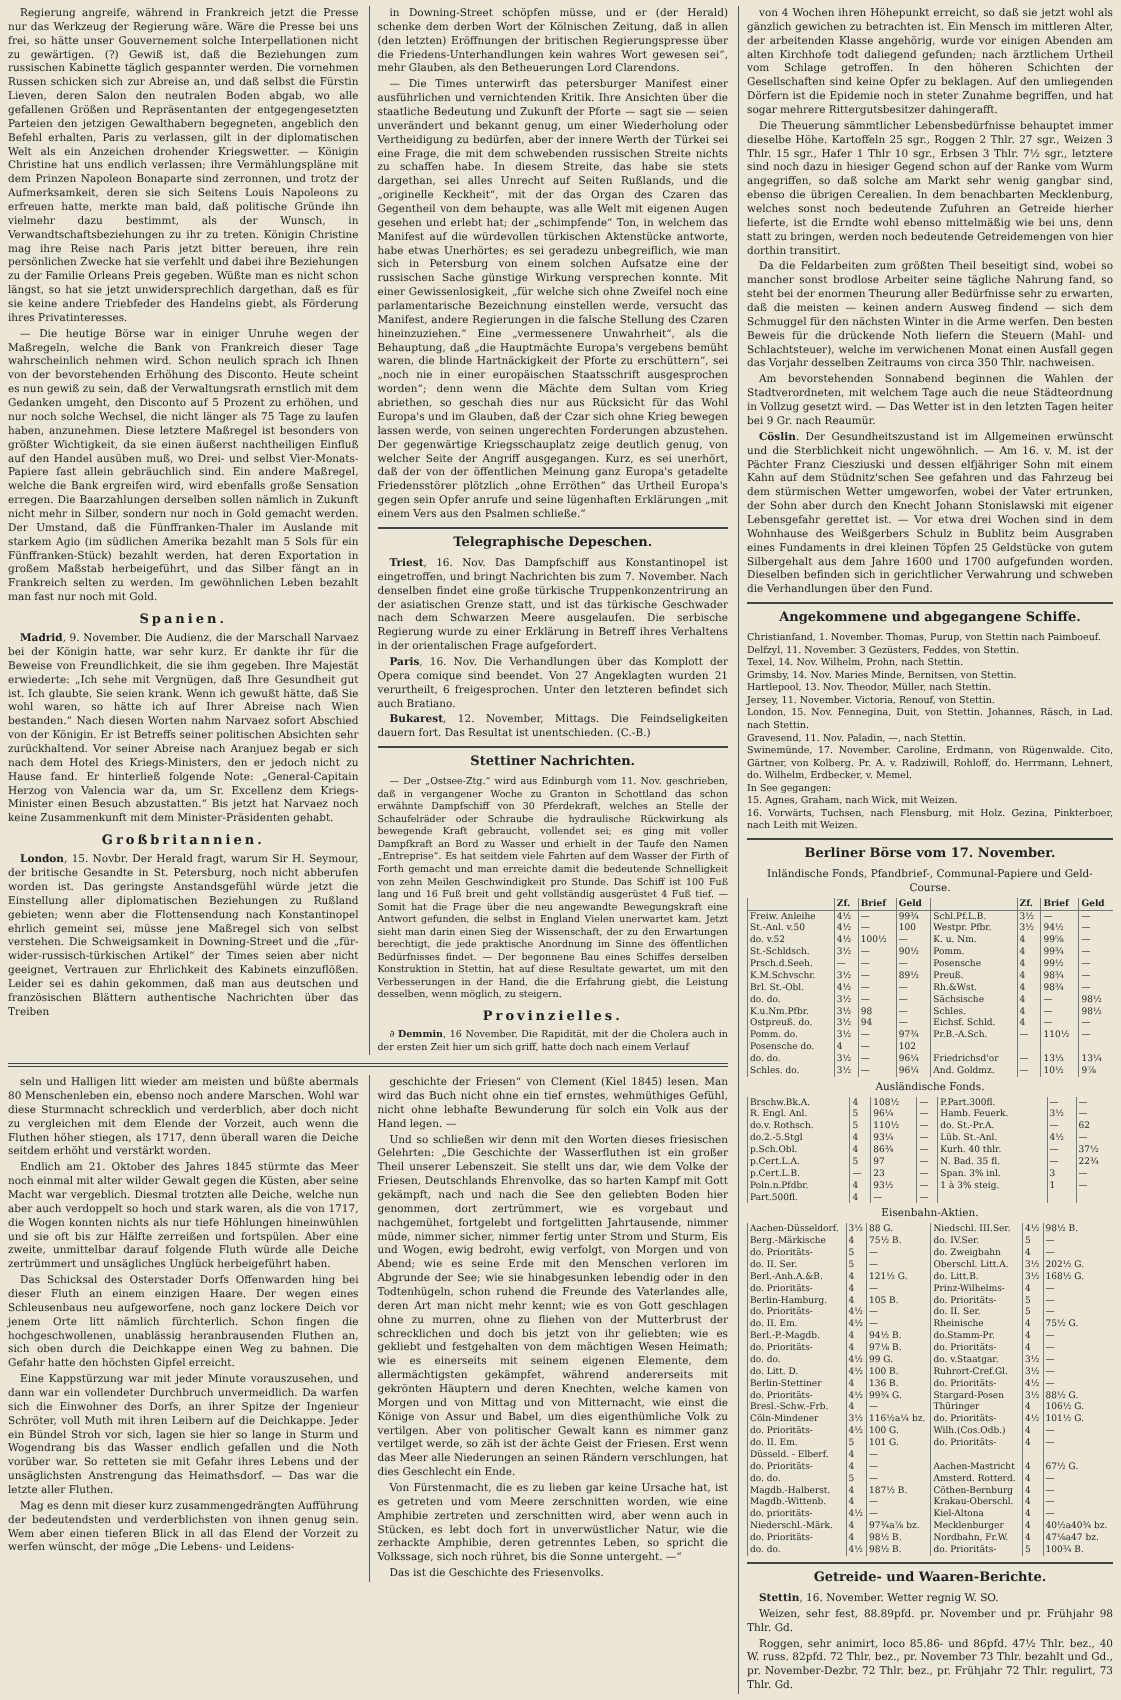Regierung angreife, während in Frankreich jetzt die Presse nur das Werkzeug der Regierung wäre. Wäre die Presse bei uns frei, so hätte unser Gouvernement solche Interpellationen nicht zu gewärtigen. (?) Gewiß ist, daß die Beziehungen zum russischen Kabinette täglich gespannter werden. Die vornehmen Russen schicken sich zur Abreise an, und daß selbst die Fürstin Lieven, deren Salon den neutralen Boden abgab, wo alle gefallenen Größen und Repräsentanten der entgegengesetzten Parteien den jetzigen Gewalthabern begegneten, angeblich den Befehl erhalten, Paris zu verlassen, gilt in der diplomatischen Welt als ein Anzeichen drohender Kriegswetter. — Königin Christine hat uns endlich verlassen; ihre Vermählungspläne mit dem Prinzen Napoleon Bonaparte sind zerronnen, und trotz der Aufmerksamkeit, deren sie sich Seitens Louis Napoleons zu erfreuen hatte, merkte man bald, daß politische Gründe ihn vielmehr dazu bestimmt, als der Wunsch, in Verwandtschaftsbeziehungen zu ihr zu treten. Königin Christine mag ihre Reise nach Paris jetzt bitter bereuen, ihre rein persönlichen Zwecke hat sie verfehlt und dabei ihre Beziehungen zu der Familie Orleans Preis gegeben. Wüßte man es nicht schon längst, so hat sie jetzt unwidersprechlich dargethan, daß es für sie keine andere Triebfeder des Handelns giebt, als Förderung ihres Privatinteresses.
— Die heutige Börse war in einiger Unruhe wegen der Maßregeln, welche die Bank von Frankreich dieser Tage wahrscheinlich nehmen wird. Schon neulich sprach ich Ihnen von der bevorstehenden Erhöhung des Disconto. Heute scheint es nun gewiß zu sein, daß der Verwaltungsrath ernstlich mit dem Gedanken umgeht, den Disconto auf 5 Prozent zu erhöhen, und nur noch solche Wechsel, die nicht länger als 75 Tage zu laufen haben, anzunehmen. Diese letztere Maßregel ist besonders von größter Wichtigkeit, da sie einen äußerst nachtheiligen Einfluß auf den Handel ausüben muß, wo Drei- und selbst Vier-Monats-Papiere fast allein gebräuchlich sind. Ein andere Maßregel, welche die Bank ergreifen wird, wird ebenfalls große Sensation erregen. Die Baarzahlungen derselben sollen nämlich in Zukunft nicht mehr in Silber, sondern nur noch in Gold gemacht werden. Der Umstand, daß die Fünffranken-Thaler im Auslande mit starkem Agio (im südlichen Amerika bezahlt man 5 Sols für ein Fünffranken-Stück) bezahlt werden, hat deren Exportation in großem Maßstab herbeigeführt, und das Silber fängt an in Frankreich selten zu werden. Im gewöhnlichen Leben bezahlt man fast nur noch mit Gold.
Spanien.
Madrid, 9. November. Die Audienz, die der Marschall Narvaez bei der Königin hatte, war sehr kurz. Er dankte ihr für die Beweise von Freundlichkeit, die sie ihm gegeben. Ihre Majestät erwiederte: „Ich sehe mit Vergnügen, daß Ihre Gesundheit gut ist. Ich glaubte, Sie seien krank. Wenn ich gewußt hätte, daß Sie wohl waren, so hätte ich auf Ihrer Abreise nach Wien bestanden.“ Nach diesen Worten nahm Narvaez sofort Abschied von der Königin. Er ist Betreffs seiner politischen Absichten sehr zurückhaltend. Vor seiner Abreise nach Aranjuez begab er sich nach dem Hotel des Kriegs-Ministers, den er jedoch nicht zu Hause fand. Er hinterließ folgende Note: „General-Capitain Herzog von Valencia war da, um Sr. Excellenz dem Kriegs-Minister einen Besuch abzustatten.“ Bis jetzt hat Narvaez noch keine Zusammenkunft mit dem Minister-Präsidenten gehabt.
Großbritannien.
London, 15. Novbr. Der Herald fragt, warum Sir H. Seymour, der britische Gesandte in St. Petersburg, noch nicht abberufen worden ist. Das geringste Anstandsgefühl würde jetzt die Einstellung aller diplomatischen Beziehungen zu Rußland gebieten; wenn aber die Flottensendung nach Konstantinopel ehrlich gemeint sei, müsse jene Maßregel sich von selbst verstehen. Die Schweigsamkeit in Downing-Street und die „für-wider-russisch-türkischen Artikel“ der Times seien aber nicht geeignet, Vertrauen zur Ehrlichkeit des Kabinets einzuflößen. Leider sei es dahin gekommen, daß man aus deutschen und französischen Blättern authentische Nachrichten über das Treiben
in Downing-Street schöpfen müsse, und er (der Herald) schenke dem derben Wort der Kölnischen Zeitung, daß in allen (den letzten) Eröffnungen der britischen Regierungspresse über die Friedens-Unterhandlungen kein wahres Wort gewesen sei“, mehr Glauben, als den Betheuerungen Lord Clarendons.
— Die Times unterwirft das petersburger Manifest einer ausführlichen und vernichtenden Kritik. Ihre Ansichten über die staatliche Bedeutung und Zukunft der Pforte — sagt sie — seien unverändert und bekannt genug, um einer Wiederholung oder Vertheidigung zu bedürfen, aber der innere Werth der Türkei sei eine Frage, die mit dem schwebenden russischen Streite nichts zu schaffen habe. In diesem Streite, das habe sie stets dargethan, sei alles Unrecht auf Seiten Rußlands, und die „originelle Keckheit“, mit der das Organ des Czaren das Gegentheil von dem behaupte, was alle Welt mit eigenen Augen gesehen und erlebt hat; der „schimpfende“ Ton, in welchem das Manifest auf die würdevollen türkischen Aktenstücke antworte, habe etwas Unerhörtes; es sei geradezu unbegreiflich, wie man sich in Petersburg von einem solchen Aufsatze eine der russischen Sache günstige Wirkung versprechen konnte. Mit einer Gewissenlosigkeit, „für welche sich ohne Zweifel noch eine parlamentarische Bezeichnung einstellen werde, versucht das Manifest, andere Regierungen in die falsche Stellung des Czaren hineinzuziehen.“ Eine „vermessenere Unwahrheit“, als die Behauptung, daß „die Hauptmächte Europa's vergebens bemüht waren, die blinde Hartnäckigkeit der Pforte zu erschüttern“, sei „noch nie in einer europäischen Staatsschrift ausgesprochen worden“; denn wenn die Mächte dem Sultan vom Krieg abriethen, so geschah dies nur aus Rücksicht für das Wohl Europa's und im Glauben, daß der Czar sich ohne Krieg bewegen lassen werde, von seinen ungerechten Forderungen abzustehen. Der gegenwärtige Kriegsschauplatz zeige deutlich genug, von welcher Seite der Angriff ausgegangen. Kurz, es sei unerhört, daß der von der öffentlichen Meinung ganz Europa's getadelte Friedensstörer plötzlich „ohne Erröthen“ das Urtheil Europa's gegen sein Opfer anrufe und seine lügenhaften Erklärungen „mit einem Vers aus den Psalmen schließe.“
Telegraphische Depeschen.
Triest, 16. Nov. Das Dampfschiff aus Konstantinopel ist eingetroffen, und bringt Nachrichten bis zum 7. November. Nach denselben findet eine große türkische Truppenkonzentrirung an der asiatischen Grenze statt, und ist das türkische Geschwader nach dem Schwarzen Meere ausgelaufen. Die serbische Regierung wurde zu einer Erklärung in Betreff ihres Verhaltens in der orientalischen Frage aufgefordert.
Paris, 16. Nov. Die Verhandlungen über das Komplott der Opera comique sind beendet. Von 27 Angeklagten wurden 21 verurtheilt, 6 freigesprochen. Unter den letzteren befindet sich auch Bratiano.
Bukarest, 12. November, Mittags. Die Feindseligkeiten dauern fort. Das Resultat ist unentschieden. (C.-B.)
Stettiner Nachrichten.
— Der „Ostsee-Ztg.“ wird aus Edinburgh vom 11. Nov. geschrieben, daß in vergangener Woche zu Granton in Schottland das schon erwähnte Dampfschiff von 30 Pferdekraft, welches an Stelle der Schaufelräder oder Schraube die hydraulische Rückwirkung als bewegende Kraft gebraucht, vollendet sei; es ging mit voller Dampfkraft an Bord zu Wasser und erhielt in der Taufe den Namen „Entreprise“. Es hat seitdem viele Fahrten auf dem Wasser der Firth of Forth gemacht und man erreichte damit die bedeutende Schnelligkeit von zehn Meilen Geschwindigkeit pro Stunde. Das Schiff ist 100 Fuß lang und 16 Fuß breit und geht vollständig ausgerüstet 4 Fuß tief. — Somit hat die Frage über die neu angewandte Bewegungskraft eine Antwort gefunden, die selbst in England Vielen unerwartet kam. Jetzt sieht man darin einen Sieg der Wissenschaft, der zu den Erwartungen berechtigt, die jede praktische Anordnung im Sinne des öffentlichen Bedürfnisses findet. — Der begonnene Bau eines Schiffes derselben Konstruktion in Stettin, hat auf diese Resultate gewartet, um mit den Verbesserungen in der Hand, die die Erfahrung giebt, die Leistung desselben, wenn möglich, zu steigern.
Provinzielles.
∂ Demmin, 16 November. Die Rapidität, mit der die Cholera auch in der ersten Zeit hier um sich griff, hatte doch nach einem Verlauf
seln und Halligen litt wieder am meisten und büßte abermals 80 Menschenleben ein, ebenso noch andere Marschen. Wohl war diese Sturmnacht schrecklich und verderblich, aber doch nicht zu vergleichen mit dem Elende der Vorzeit, auch wenn die Fluthen höher stiegen, als 1717, denn überall waren die Deiche seitdem erhöht und verstärkt worden.
Endlich am 21. Oktober des Jahres 1845 stürmte das Meer noch einmal mit alter wilder Gewalt gegen die Küsten, aber seine Macht war vergeblich. Diesmal trotzten alle Deiche, welche nun aber auch verdoppelt so hoch und stark waren, als die von 1717, die Wogen konnten nichts als nur tiefe Höhlungen hineinwühlen und sie oft bis zur Hälfte zerreißen und fortspülen. Aber eine zweite, unmittelbar darauf folgende Fluth würde alle Deiche zertrümmert und unsägliches Unglück herbeigeführt haben.
Das Schicksal des Osterstader Dorfs Offenwarden hing bei dieser Fluth an einem einzigen Haare. Der wegen eines Schleusenbaus neu aufgeworfene, noch ganz lockere Deich vor jenem Orte litt nämlich fürchterlich. Schon fingen die hochgeschwollenen, unablässig heranbrausenden Fluthen an, sich oben durch die Deichkappe einen Weg zu bahnen. Die Gefahr hatte den höchsten Gipfel erreicht.
Eine Kappstürzung war mit jeder Minute vorauszusehen, und dann war ein vollendeter Durchbruch unvermeidlich. Da warfen sich die Einwohner des Dorfs, an ihrer Spitze der Ingenieur Schröter, voll Muth mit ihren Leibern auf die Deichkappe. Jeder ein Bündel Stroh vor sich, lagen sie hier so lange in Sturm und Wogendrang bis das Wasser endlich gefallen und die Noth vorüber war. So retteten sie mit Gefahr ihres Lebens und der unsäglichsten Anstrengung das Heimathsdorf. — Das war die letzte aller Fluthen.
Mag es denn mit dieser kurz zusammengedrängten Aufführung der bedeutendsten und verderblichsten von ihnen genug sein. Wem aber einen tieferen Blick in all das Elend der Vorzeit zu werfen wünscht, der möge „Die Lebens- und Leidens-
geschichte der Friesen“ von Clement (Kiel 1845) lesen. Man wird das Buch nicht ohne ein tief ernstes, wehmüthiges Gefühl, nicht ohne lebhafte Bewunderung für solch ein Volk aus der Hand legen. —
Und so schließen wir denn mit den Worten dieses friesischen Gelehrten: „Die Geschichte der Wasserfluthen ist ein großer Theil unserer Lebenszeit. Sie stellt uns dar, wie dem Volke der Friesen, Deutschlands Ehrenvolke, das so harten Kampf mit Gott gekämpft, nach und nach die See den geliebten Boden hier genommen, dort zertrümmert, wie es vorgebaut und nachgemühet, fortgelebt und fortgelitten Jahrtausende, nimmer müde, nimmer sicher, nimmer fertig unter Strom und Sturm, Eis und Wogen, ewig bedroht, ewig verfolgt, von Morgen und von Abend; wie es seine Erde mit den Menschen verloren im Abgrunde der See; wie sie hinabgesunken lebendig oder in den Todtenhügeln, schon ruhend die Freunde des Vaterlandes alle, deren Art man nicht mehr kennt; wie es von Gott geschlagen ohne zu murren, ohne zu fliehen von der Mutterbrust der schrecklichen und doch bis jetzt von ihr geliebten; wie es gekliebt und festgehalten von dem mächtigen Wesen Heimath; wie es einerseits mit seinem eigenen Elemente, dem allermächtigsten gekämpfet, während andererseits mit gekrönten Häuptern und deren Knechten, welche kamen von Morgen und von Mittag und von Mitternacht, wie einst die Könige von Assur und Babel, um dies eigenthümliche Volk zu vertilgen. Aber von politischer Gewalt kann es nimmer ganz vertilget werde, so zäh ist der ächte Geist der Friesen. Erst wenn das Meer alle Niederungen an seinen Rändern verschlungen, hat dies Geschlecht ein Ende.
Von Fürstenmacht, die es zu lieben gar keine Ursache hat, ist es getreten und vom Meere zerschnitten worden, wie eine Amphibie zertreten und zerschnitten wird, aber wenn auch in Stücken, es lebt doch fort in unverwüstlicher Natur, wie die zerhackte Amphibie, deren getrenntes Leben, so spricht die Volkssage, sich noch rühret, bis die Sonne untergeht. —“
Das ist die Geschichte des Friesenvolks.
von 4 Wochen ihren Höhepunkt erreicht, so daß sie jetzt wohl als gänzlich gewichen zu betrachten ist. Ein Mensch im mittleren Alter, der arbeitenden Klasse angehörig, wurde vor einigen Abenden am alten Kirchhofe todt daliegend gefunden; nach ärztlichem Urtheil vom Schlage getroffen. In den höheren Schichten der Gesellschaften sind keine Opfer zu beklagen. Auf den umliegenden Dörfern ist die Epidemie noch in steter Zunahme begriffen, und hat sogar mehrere Rittergutsbesitzer dahingerafft.
Die Theuerung sämmtlicher Lebensbedürfnisse behauptet immer dieselbe Höhe. Kartoffeln 25 sgr., Roggen 2 Thlr. 27 sgr., Weizen 3 Thlr. 15 sgr., Hafer 1 Thlr 10 sgr., Erbsen 3 Thlr. 7½ sgr., letztere sind noch dazu in hiesiger Gegend schon auf der Ranke vom Wurm angegriffen, so daß solche am Markt sehr wenig gangbar sind, ebenso die übrigen Cerealien. In dem benachbarten Mecklenburg, welches sonst noch bedeutende Zufuhren an Getreide hierher lieferte, ist die Erndte wohl ebenso mittelmäßig wie bei uns, denn statt zu bringen, werden noch bedeutende Getreidemengen von hier dorthin transitirt.
Da die Feldarbeiten zum größten Theil beseitigt sind, wobei so mancher sonst brodlose Arbeiter seine tägliche Nahrung fand, so steht bei der enormen Theurung aller Bedürfnisse sehr zu erwarten, daß die meisten — keinen andern Ausweg findend — sich dem Schmuggel für den nächsten Winter in die Arme werfen. Den besten Beweis für die drückende Noth liefern die Steuern (Mahl- und Schlachtsteuer), welche im verwichenen Monat einen Ausfall gegen das Vorjahr desselben Zeitraums von circa 350 Thlr. nachweisen.
Am bevorstehenden Sonnabend beginnen die Wahlen der Stadtverordneten, mit welchem Tage auch die neue Städteordnung in Vollzug gesetzt wird. — Das Wetter ist in den letzten Tagen heiter bei 9 Gr. nach Reaumür.
Cöslin. Der Gesundheitszustand ist im Allgemeinen erwünscht und die Sterblichkeit nicht ungewöhnlich. — Am 16. v. M. ist der Pächter Franz Ciesziuski und dessen elfjähriger Sohn mit einem Kahn auf dem Stüdnitz'schen See gefahren und das Fahrzeug bei dem stürmischen Wetter umgeworfen, wobei der Vater ertrunken, der Sohn aber durch den Knecht Johann Stonislawski mit eigener Lebensgefahr gerettet ist. — Vor etwa drei Wochen sind in dem Wohnhause des Weißgerbers Schulz in Bublitz beim Ausgraben eines Fundaments in drei kleinen Töpfen 25 Geldstücke von gutem Silbergehalt aus dem Jahre 1600 und 1700 aufgefunden worden. Dieselben befinden sich in gerichtlicher Verwahrung und schweben die Verhandlungen über den Fund.
Angekommene und abgegangene Schiffe.
Christianfand, 1. November. Thomas, Purup, von Stettin nach Paimboeuf.
Delfzyl, 11. November. 3 Gezüsters, Feddes, von Stettin.
Texel, 14. Nov. Wilhelm, Prohn, nach Stettin.
Grimsby, 14. Nov. Maries Minde, Bernitsen, von Stettin.
Hartlepool, 13. Nov. Theodor, Müller, nach Stettin.
Jersey, 11. November. Victoria, Renouf, von Stettin.
London, 15. Nov. Fennegina, Duit, von Stettin. Johannes, Räsch, in Lad. nach Stettin.
Gravesend, 11. Nov. Paladin, —, nach Stettin.
Swinemünde, 17. November. Caroline, Erdmann, von Rügenwalde. Cito, Gärtner, von Kolberg. Pr. A. v. Radziwill, Rohloff, do. Herrmann, Lehnert, do. Wilhelm, Erdbecker, v. Memel.
In See gegangen:
15. Agnes, Graham, nach Wick, mit Weizen.
16. Vorwärts, Tuchsen, nach Flensburg, mit Holz. Gezina, Pinkterboer, nach Leith mit Weizen.
Berliner Börse vom 17. November.
Inländische Fonds, Pfandbrief-, Communal-Papiere und Geld-Course.
| | Zf. | Brief | Geld | | Zf. | Brief | Geld |
| --- | --- | --- | --- | --- | --- | --- | --- |
| Freiw. Anleihe | 4½ | — | 99¾ | Schl.Pf.L.B. | 3½ | — | — |
| St.-Anl. v.50 | 4½ | — | 100 | Westpr. Pfbr. | 3½ | 94½ | — |
| do. v.52 | 4½ | 100½ | — | K. u. Nm. | 4 | 99⅝ | — |
| St.-Schldsch. | 3½ | — | 90½ | Pomm. | 4 | 99¾ | — |
| Prsch.d.Seeh. | — | — | — | Posensche | 4 | 99½ | — |
| K.M.Schvschr. | 3½ | — | 89½ | Preuß. | 4 | 98¾ | — |
| Brl. St.-Obl. | 4½ | — | — | Rh.&Wst. | 4 | 98¾ | — |
| do. do. | 3½ | — | — | Sächsische | 4 | — | 98½ |
| K.u.Nm.Pfbr. | 3½ | 98 | — | Schles. | 4 | — | 98½ |
| Ostpreuß. do. | 3½ | 94 | — | Eichsf. Schld. | 4 | — | — |
| Pomm. do. | 3½ | — | 97¾ | Pr.B.-A.Sch. | — | 110½ | — |
| Posensche do. | 4 | — | 102 | | | | |
| do. do. | 3½ | — | 96¼ | Friedrichsd'or | — | 13⅓ | 13¼ |
| Schles. do. | 3½ | — | 96¼ | And. Goldmz. | — | 10½ | 9⅞ |
Ausländische Fonds.
| Brschw.Bk.A. | 4 | 108½ | — | P.Part.300fl. | — | — |
| R. Engl. Anl. | 5 | 96¼ | — | Hamb. Feuerk. | 3½ | — |
| do.v. Rothsch. | 5 | 110½ | — | do. St.-Pr.A. | — | 62 |
| do.2.-5.Stgl | 4 | 93¼ | — | Lüb. St.-Anl. | 4½ | — |
| p.Sch.Obl. | 4 | 86¾ | — | Kurh. 40 thlr. | — | 37½ |
| p.Cert.L.A. | 5 | 97 | — | N. Bad. 35 fl. | — | 22¾ |
| p.Cert.L.B. | — | 23 | — | Span. 3% inl. | 3 | — |
| Poln.n.Pfdbr. | 4 | 93½ | — | 1 à 3% steig. | 1 | — |
| Part.500fl. | 4 | — | — | | | |
Eisenbahn-Aktien.
| Aachen-Düsseldorf. | 3½ | 88 G. | Niedschl. III.Ser. | 4½ | 98½ B. |
| Berg.-Märkische | 4 | 75½ B. | do. IV.Ser. | 5 | — |
| do. Prioritäts- | 5 | — | do. Zweigbahn | 4 | — |
| do. II. Ser. | 5 | — | Oberschl. Litt.A. | 3½ | 202½ G. |
| Berl.-Anh.A.&B. | 4 | 121½ G. | do. Litt.B. | 3½ | 168½ G. |
| do. Prioritäts- | 4 | — | Prinz-Wilhelms- | 4 | — |
| Berlin-Hamburg. | 4 | 105 B. | do. Prioritäts- | 5 | — |
| do. Prioritäts- | 4½ | — | do. II. Ser. | 5 | — |
| do. II. Em. | 4½ | — | Rheinische | 4 | 75½ G. |
| Berl.-P.-Magdb. | 4 | 94½ B. | do.Stamm-Pr. | 4 | — |
| do. Prioritäts- | 4 | 97⅛ B. | do. Prioritäts- | 4 | — |
| do. do. | 4½ | 99 G. | do. v.Staatgar. | 3½ | — |
| do. Litt. D. | 4½ | 100 B. | Ruhrort-Cref.Gl. | 3½ | — |
| Berlin-Stettiner | 4 | 136 B. | do. Prioritäts- | 4½ | — |
| do. Prioritäts- | 4½ | 99¾ G. | Stargard-Posen | 3½ | 88½ G. |
| Bresl.-Schw.-Frb. | 4 | — | Thüringer | 4 | 106½ G. |
| Cöln-Mindener | 3½ | 116½a¼ bz. | do. Prioritäts- | 4½ | 101½ G. |
| do. Prioritäts- | 4½ | 100 G. | Wilh.(Cos.Odb.) | 4 | — |
| do. II. Em. | 5 | 101 G. | do. Prioritäts- | 4 | — |
| Düsseld. - Elberf. | 4 | — | | | |
| do. Prioritäts- | 4 | — | Aachen-Mastricht | 4 | 67½ G. |
| do. do. | 5 | — | Amsterd. Rotterd. | 4 | — |
| Magdb.-Halberst. | 4 | 187½ B. | Cöthen-Bernburg | 4 | — |
| Magdb.-Wittenb. | 4 | — | Krakau-Oberschl. | 4 | — |
| do. prioritäts- | 4½ | — | Kiel-Altona | 4 | — |
| Niederschl.-Märk. | 4 | 97¾a⅞ bz. | Mecklenburger | 4 | 40½a40¾ bz. |
| do. Prioritäts- | 4 | 98½ B. | Nordbahn, Fr.W. | 4 | 47⅛a47 bz. |
| do. do. | 4½ | 98½ B. | do. Prioritäts- | 5 | 100¾ B. |
Getreide- und Waaren-Berichte.
Stettin, 16. November. Wetter regnig W. SO.
Weizen, sehr fest, 88.89pfd. pr. November und pr. Frühjahr 98 Thlr. Gd.
Roggen, sehr animirt, loco 85.86- und 86pfd. 47½ Thlr. bez., 40 W. russ. 82pfd. 72 Thlr. bez., pr. November 73 Thlr. bezahlt und Gd., pr. November-Dezbr. 72 Thlr. bez., pr. Frühjahr 72 Thlr. regulirt, 73 Thlr. Gd.